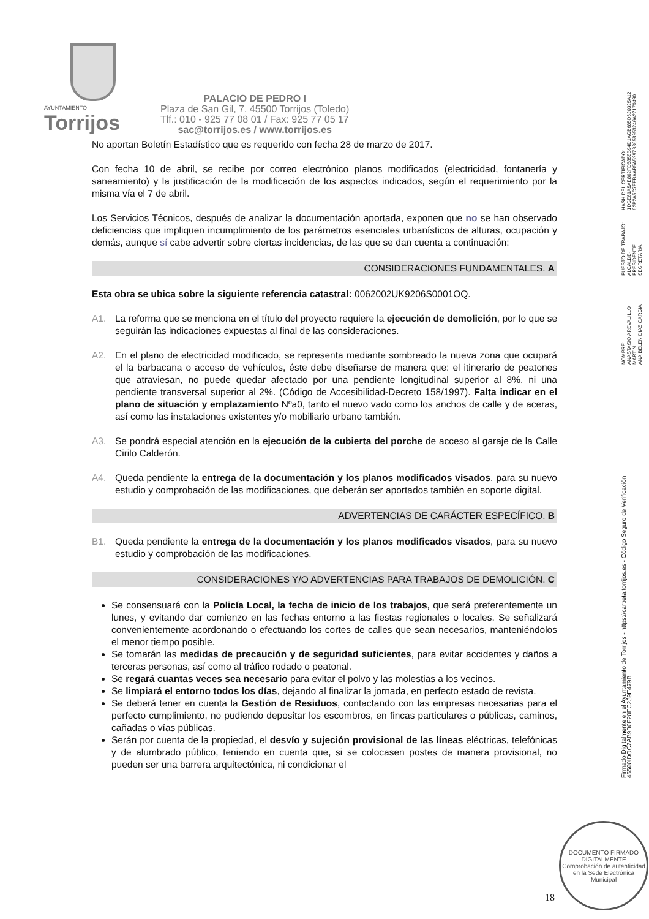AYUNTAMIENTO
Torrijos
PALACIO DE PEDRO I
Plaza de San Gil, 7, 45500 Torrijos (Toledo)
Tlf.: 010 - 925 77 08 01 / Fax: 925 77 05 17
sac@torrijos.es / www.torrijos.es
No aportan Boletín Estadístico que es requerido con fecha 28 de marzo de 2017.
Con fecha 10 de abril, se recibe por correo electrónico planos modificados (electricidad, fontanería y saneamiento) y la justificación de la modificación de los aspectos indicados, según el requerimiento por la misma vía el 7 de abril.
Los Servicios Técnicos, después de analizar la documentación aportada, exponen que no se han observado deficiencias que impliquen incumplimiento de los parámetros esenciales urbanísticos de alturas, ocupación y demás, aunque sí cabe advertir sobre ciertas incidencias, de las que se dan cuenta a continuación:
CONSIDERACIONES FUNDAMENTALES. A
Esta obra se ubica sobre la siguiente referencia catastral: 0062002UK9206S0001OQ.
A1. La reforma que se menciona en el título del proyecto requiere la ejecución de demolición, por lo que se seguirán las indicaciones expuestas al final de las consideraciones.
A2. En el plano de electricidad modificado, se representa mediante sombreado la nueva zona que ocupará el la barbacana o acceso de vehículos, éste debe diseñarse de manera que: el itinerario de peatones que atraviesan, no puede quedar afectado por una pendiente longitudinal superior al 8%, ni una pendiente transversal superior al 2%. (Código de Accesibilidad-Decreto 158/1997). Falta indicar en el plano de situación y emplazamiento Nºa0, tanto el nuevo vado como los anchos de calle y de aceras, así como las instalaciones existentes y/o mobiliario urbano también.
A3. Se pondrá especial atención en la ejecución de la cubierta del porche de acceso al garaje de la Calle Cirilo Calderón.
A4. Queda pendiente la entrega de la documentación y los planos modificados visados, para su nuevo estudio y comprobación de las modificaciones, que deberán ser aportados también en soporte digital.
ADVERTENCIAS DE CARÁCTER ESPECÍFICO. B
B1. Queda pendiente la entrega de la documentación y los planos modificados visados, para su nuevo estudio y comprobación de las modificaciones.
CONSIDERACIONES Y/O ADVERTENCIAS PARA TRABAJOS DE DEMOLICIÓN. C
Se consensuará con la Policía Local, la fecha de inicio de los trabajos, que será preferentemente un lunes, y evitando dar comienzo en las fechas entorno a las fiestas regionales o locales. Se señalizará convenientemente acordonando o efectuando los cortes de calles que sean necesarios, manteniéndolos el menor tiempo posible.
Se tomarán las medidas de precaución y de seguridad suficientes, para evitar accidentes y daños a terceras personas, así como al tráfico rodado o peatonal.
Se regará cuantas veces sea necesario para evitar el polvo y las molestias a los vecinos.
Se limpiará el entorno todos los días, dejando al finalizar la jornada, en perfecto estado de revista.
Se deberá tener en cuenta la Gestión de Residuos, contactando con las empresas necesarias para el perfecto cumplimiento, no pudiendo depositar los escombros, en fincas particulares o públicas, caminos, cañadas o vías públicas.
Serán por cuenta de la propiedad, el desvío y sujeción provisional de las líneas eléctricas, telefónicas y de alumbrado público, teniendo en cuenta que, si se colocasen postes de manera provisional, no pueden ser una barrera arquitectónica, ni condicionar el
Firmado Digitalmente en el Ayuntamiento de Torrijos - https://carpeta.torrijos.es - Código Seguro de Verificación: 45500IDOC2AB9B0F20EC239E479B
NOMBRE:
ANASTASIO AREVALILLO MARTIN
ANA BELEN DIAZ GARCIA
PUESTO DE TRABAJO:
ALCALDE-PRESIDENTE
SECRETARIA
HASH DEL CERTIFICADO:
1DCE61A5AE862FD6858B94D1ACB685D620025A12
62B2A5C7EEBAAB5A5297B3658953246A27170490
18
DOCUMENTO FIRMADO DIGITALMENTE
Comprobación de autenticidad en la Sede Electrónica Municipal